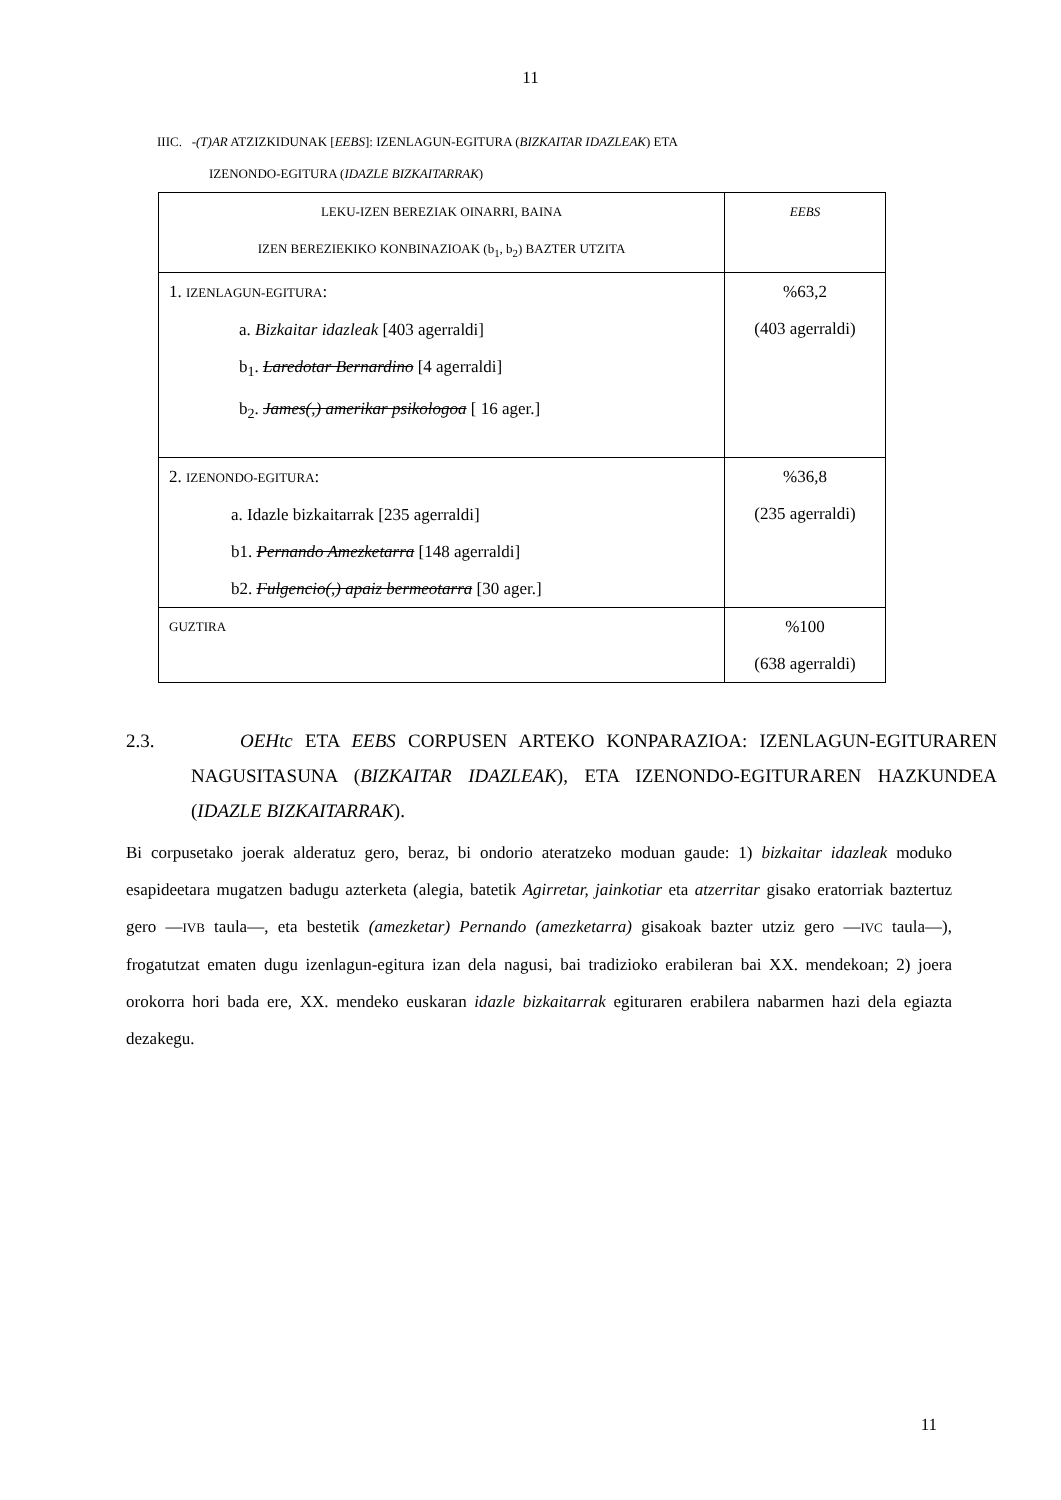11
IIIC. -(T)AR ATZIZKIDUNAK [EEBS]: IZENLAGUN-EGITURA (BIZKAITAR IDAZLEAK) ETA
IZENONDO-EGITURA (IDAZLE BIZKAITARRAK)
| LEKU-IZEN BEREZIAK OINARRI, BAINA IZEN BEREZIEKIKO KONBINAZIOAK (b<sub>1</sub>, b<sub>2</sub>) BAZTER UTZITA | EEBS |
| 1. IZENLAGUN-EGITURA : a. Bizkaitar idazleak [403 agerraldi] b<sub>1</sub>. Laredotar Bernardino [4 agerraldi] b<sub>2</sub>. James(,) amerikar psikologoa [ 16 ager.] | %63,2 (403 agerraldi) |
| 2. IZENONDO-EGITURA : a. Idazle bizkaitarrak [235 agerraldi] b1. Pernando Amezketarra [148 agerraldi] b2. Fulgencio(,) apaiz bermeotarra [30 ager.] | %36,8 (235 agerraldi) |
| GUZTIRA | %100 (638 agerraldi) |
2.3. OEHtc ETA EEBS CORPUSEN ARTEKO KONPARAZIOA: IZENLAGUN-EGITURAREN NAGUSITASUNA (BIZKAITAR IDAZLEAK), ETA IZENONDO-EGITURAREN HAZKUNDEA (IDAZLE BIZKAITARRAK).
Bi corpusetako joerak alderatuz gero, beraz, bi ondorio ateratzeko moduan gaude: 1) bizkaitar idazleak moduko esapideetara mugatzen badugu azterketa (alegia, batetik Agirretar, jainkotiar eta atzerritar gisako eratorriak baztertuz gero —IVB taula—, eta bestetik (amezketar) Pernando (amezketarra) gisakoak bazter utziz gero —IVC taula—), frogatutzat ematen dugu izenlagun-egitura izan dela nagusi, bai tradizioko erabileran bai XX. mendekoan; 2) joera orokorra hori bada ere, XX. mendeko euskaran idazle bizkaitarrak egituraren erabilera nabarmen hazi dela egiazta dezakegu.
11